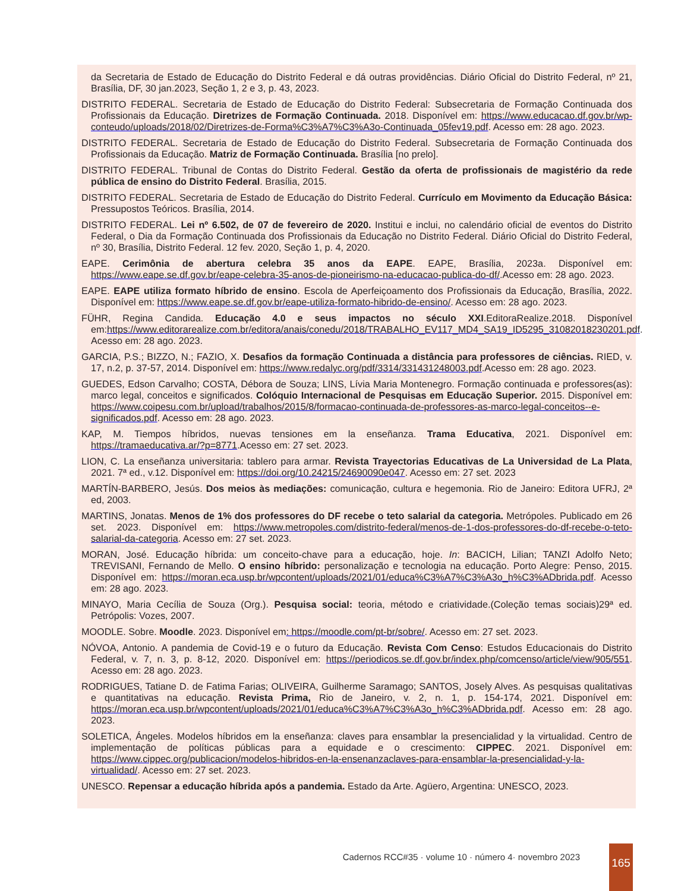da Secretaria de Estado de Educação do Distrito Federal e dá outras providências. Diário Oficial do Distrito Federal, nº 21, Brasília, DF, 30 jan.2023, Seção 1, 2 e 3, p. 43, 2023.
DISTRITO FEDERAL. Secretaria de Estado de Educação do Distrito Federal: Subsecretaria de Formação Continuada dos Profissionais da Educação. Diretrizes de Formação Continuada. 2018. Disponível em: https://www.educacao.df.gov.br/wp-conteudo/uploads/2018/02/Diretrizes-de-Forma%C3%A7%C3%A3o-Continuada_05fev19.pdf. Acesso em: 28 ago. 2023.
DISTRITO FEDERAL. Secretaria de Estado de Educação do Distrito Federal. Subsecretaria de Formação Continuada dos Profissionais da Educação. Matriz de Formação Continuada. Brasília [no prelo].
DISTRITO FEDERAL. Tribunal de Contas do Distrito Federal. Gestão da oferta de profissionais de magistério da rede pública de ensino do Distrito Federal. Brasília, 2015.
DISTRITO FEDERAL. Secretaria de Estado de Educação do Distrito Federal. Currículo em Movimento da Educação Básica: Pressupostos Teóricos. Brasília, 2014.
DISTRITO FEDERAL. Lei nº 6.502, de 07 de fevereiro de 2020. Institui e inclui, no calendário oficial de eventos do Distrito Federal, o Dia da Formação Continuada dos Profissionais da Educação no Distrito Federal. Diário Oficial do Distrito Federal, nº 30, Brasília, Distrito Federal. 12 fev. 2020, Seção 1, p. 4, 2020.
EAPE. Cerimônia de abertura celebra 35 anos da EAPE. EAPE, Brasília, 2023a. Disponível em: https://www.eape.se.df.gov.br/eape-celebra-35-anos-de-pioneirismo-na-educacao-publica-do-df/.Acesso em: 28 ago. 2023.
EAPE. EAPE utiliza formato híbrido de ensino. Escola de Aperfeiçoamento dos Profissionais da Educação, Brasília, 2022. Disponível em: https://www.eape.se.df.gov.br/eape-utiliza-formato-hibrido-de-ensino/. Acesso em: 28 ago. 2023.
FÜHR, Regina Candida. Educação 4.0 e seus impactos no século XXI.EditoraRealize.2018. Disponível em:https://www.editorarealize.com.br/editora/anais/conedu/2018/TRABALHO_EV117_MD4_SA19_ID5295_31082018230201.pdf. Acesso em: 28 ago. 2023.
GARCIA, P.S.; BIZZO, N.; FAZIO, X. Desafios da formação Continuada a distância para professores de ciências. RIED, v. 17, n.2, p. 37-57, 2014. Disponível em: https://www.redalyc.org/pdf/3314/331431248003.pdf.Acesso em: 28 ago. 2023.
GUEDES, Edson Carvalho; COSTA, Débora de Souza; LINS, Lívia Maria Montenegro. Formação continuada e professores(as): marco legal, conceitos e significados. Colóquio Internacional de Pesquisas em Educação Superior. 2015. Disponível em: https://www.coipesu.com.br/upload/trabalhos/2015/8/formacao-continuada-de-professores-as-marco-legal-conceitos--e-significados.pdf. Acesso em: 28 ago. 2023.
KAP, M. Tiempos híbridos, nuevas tensiones em la enseñanza. Trama Educativa, 2021. Disponível em: https://tramaeducativa.ar/?p=8771.Acesso em: 27 set. 2023.
LION, C. La enseñanza universitaria: tablero para armar. Revista Trayectorias Educativas de La Universidad de La Plata, 2021. 7ª ed., v.12. Disponível em: https://doi.org/10.24215/24690090e047. Acesso em: 27 set. 2023
MARTÍN-BARBERO, Jesús. Dos meios às mediações: comunicação, cultura e hegemonia. Rio de Janeiro: Editora UFRJ, 2ª ed, 2003.
MARTINS, Jonatas. Menos de 1% dos professores do DF recebe o teto salarial da categoria. Metrópoles. Publicado em 26 set. 2023. Disponível em: https://www.metropoles.com/distrito-federal/menos-de-1-dos-professores-do-df-recebe-o-teto-salarial-da-categoria. Acesso em: 27 set. 2023.
MORAN, José. Educação híbrida: um conceito-chave para a educação, hoje. In: BACICH, Lilian; TANZI Adolfo Neto; TREVISANI, Fernando de Mello. O ensino híbrido: personalização e tecnologia na educação. Porto Alegre: Penso, 2015. Disponível em: https://moran.eca.usp.br/wpcontent/uploads/2021/01/educa%C3%A7%C3%A3o_h%C3%ADbrida.pdf. Acesso em: 28 ago. 2023.
MINAYO, Maria Cecília de Souza (Org.). Pesquisa social: teoria, método e criatividade.(Coleção temas sociais)29ª ed. Petrópolis: Vozes, 2007.
MOODLE. Sobre. Moodle. 2023. Disponível em: https://moodle.com/pt-br/sobre/. Acesso em: 27 set. 2023.
NÓVOA, Antonio. A pandemia de Covid-19 e o futuro da Educação. Revista Com Censo: Estudos Educacionais do Distrito Federal, v. 7, n. 3, p. 8-12, 2020. Disponível em: https://periodicos.se.df.gov.br/index.php/comcenso/article/view/905/551. Acesso em: 28 ago. 2023.
RODRIGUES, Tatiane D. de Fatima Farias; OLIVEIRA, Guilherme Saramago; SANTOS, Josely Alves. As pesquisas qualitativas e quantitativas na educação. Revista Prima, Rio de Janeiro, v. 2, n. 1, p. 154-174, 2021. Disponível em: https://moran.eca.usp.br/wpcontent/uploads/2021/01/educa%C3%A7%C3%A3o_h%C3%ADbrida.pdf. Acesso em: 28 ago. 2023.
SOLETICA, Ángeles. Modelos híbridos em la enseñanza: claves para ensamblar la presencialidad y la virtualidad. Centro de implementação de políticas públicas para a equidade e o crescimento: CIPPEC. 2021. Disponível em: https://www.cippec.org/publicacion/modelos-hibridos-en-la-ensenanzaclaves-para-ensamblar-la-presencialidad-y-la-virtualidad/. Acesso em: 27 set. 2023.
UNESCO. Repensar a educação híbrida após a pandemia. Estado da Arte. Agüero, Argentina: UNESCO, 2023.
Cadernos RCC#35 · volume 10 · número 4· novembro 2023
165